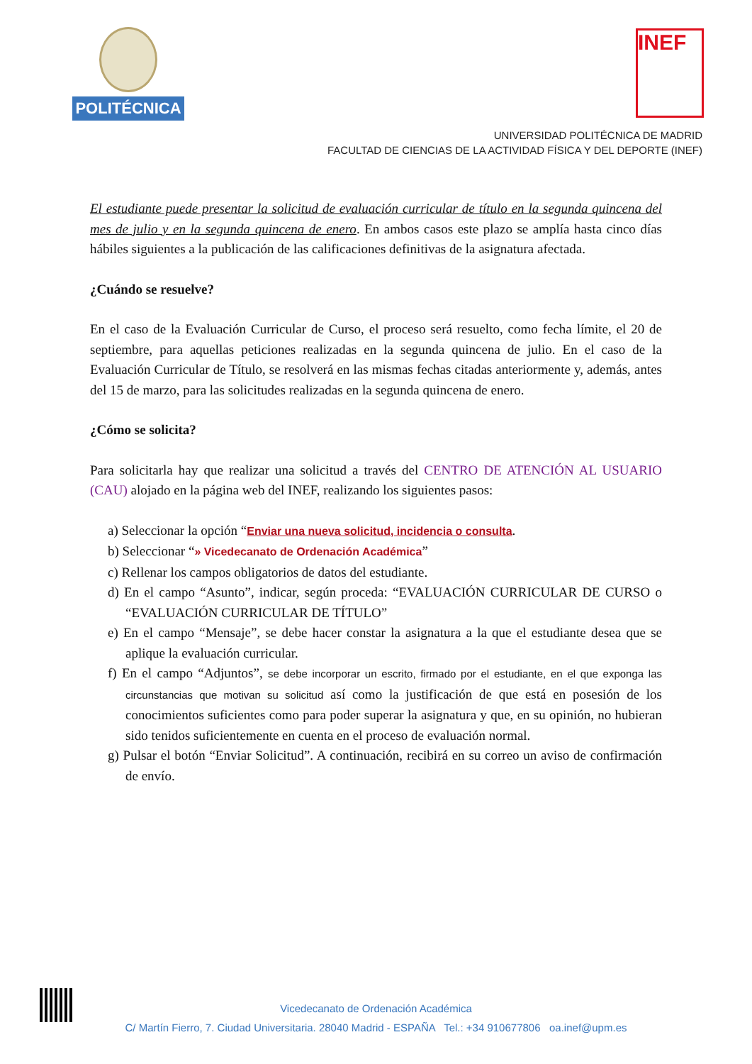POLITÉCNICA INEF
UNIVERSIDAD POLITÉCNICA DE MADRID
FACULTAD DE CIENCIAS DE LA ACTIVIDAD FÍSICA Y DEL DEPORTE (INEF)
El estudiante puede presentar la solicitud de evaluación curricular de título en la segunda quincena del mes de julio y en la segunda quincena de enero. En ambos casos este plazo se amplía hasta cinco días hábiles siguientes a la publicación de las calificaciones definitivas de la asignatura afectada.
¿Cuándo se resuelve?
En el caso de la Evaluación Curricular de Curso, el proceso será resuelto, como fecha límite, el 20 de septiembre, para aquellas peticiones realizadas en la segunda quincena de julio. En el caso de la Evaluación Curricular de Título, se resolverá en las mismas fechas citadas anteriormente y, además, antes del 15 de marzo, para las solicitudes realizadas en la segunda quincena de enero.
¿Cómo se solicita?
Para solicitarla hay que realizar una solicitud a través del CENTRO DE ATENCIÓN AL USUARIO (CAU) alojado en la página web del INEF, realizando los siguientes pasos:
a) Seleccionar la opción “Enviar una nueva solicitud, incidencia o consulta.
b) Seleccionar “» Vicedecanato de Ordenación Académica”
c) Rellenar los campos obligatorios de datos del estudiante.
d) En el campo “Asunto”, indicar, según proceda: “EVALUACIÓN CURRICULAR DE CURSO o “EVALUACIÓN CURRICULAR DE TÍTULO”
e) En el campo “Mensaje”, se debe hacer constar la asignatura a la que el estudiante desea que se aplique la evaluación curricular.
f) En el campo “Adjuntos”, se debe incorporar un escrito, firmado por el estudiante, en el que exponga las circunstancias que motivan su solicitud así como la justificación de que está en posesión de los conocimientos suficientes como para poder superar la asignatura y que, en su opinión, no hubieran sido tenidos suficientemente en cuenta en el proceso de evaluación normal.
g) Pulsar el botón “Enviar Solicitud”. A continuación, recibirá en su correo un aviso de confirmación de envío.
Vicedecanato de Ordenación Académica
C/ Martín Fierro, 7. Ciudad Universitaria. 28040 Madrid - ESPAÑA Tel.: +34 910677806 oa.inef@upm.es